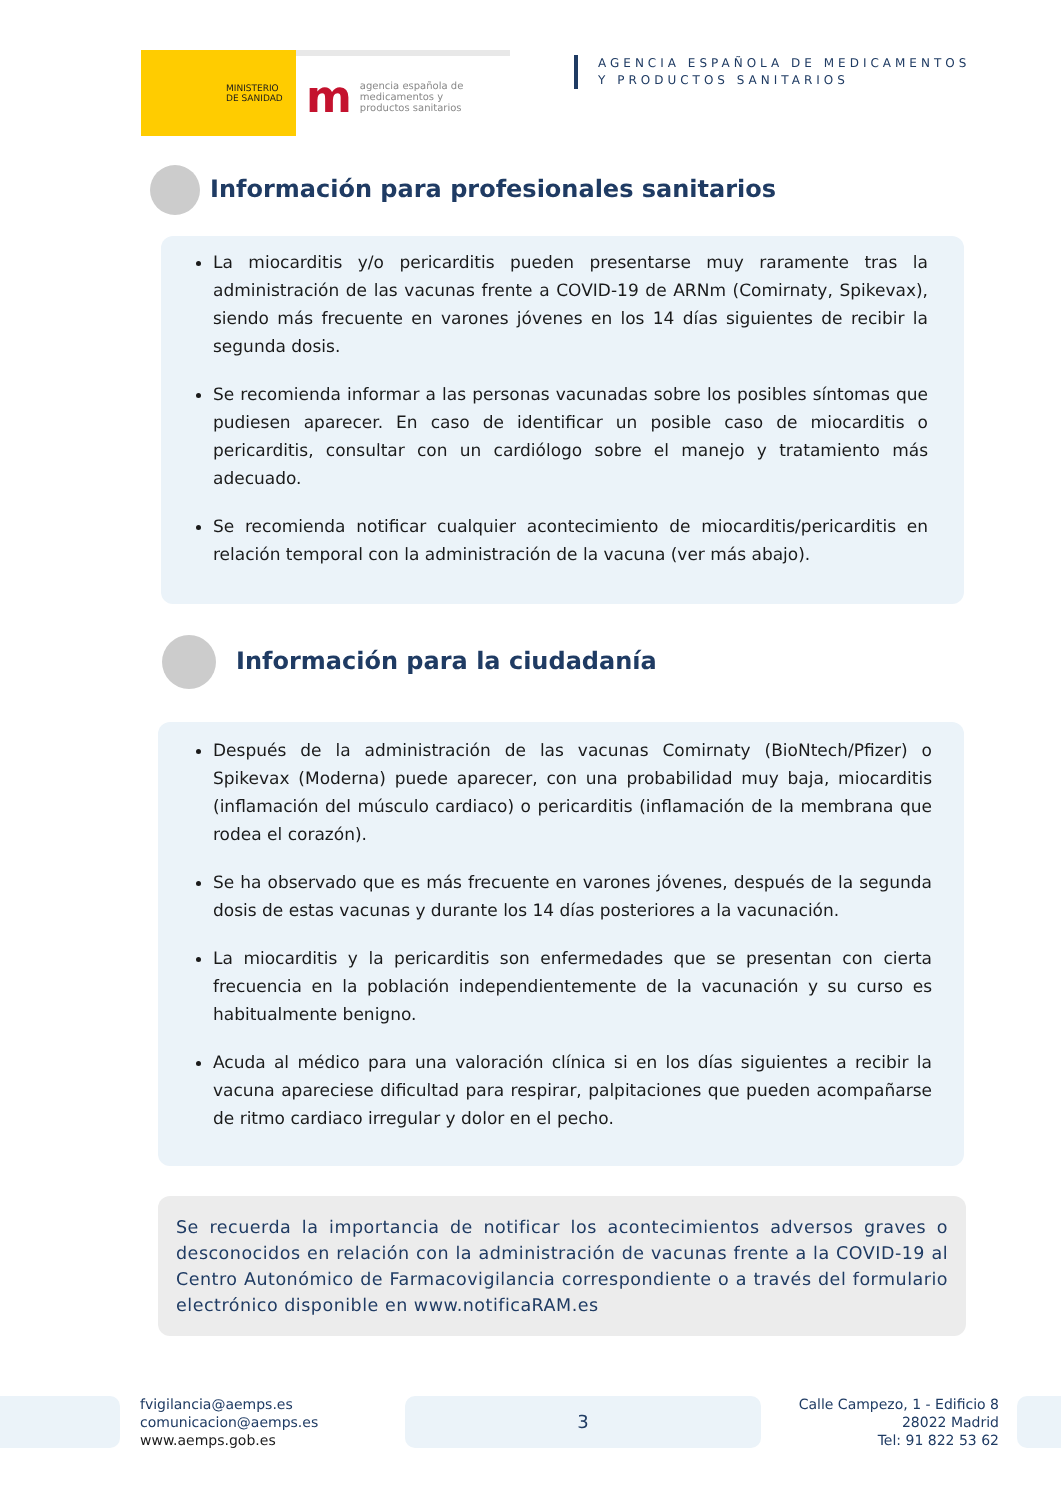MINISTERIO
DE SANIDAD
magencia española de
medicamentos y
productos sanitarios
AGENCIA ESPAÑOLA DE MEDICAMENTOS
Y PRODUCTOS SANITARIOS
Información para profesionales sanitarios
La miocarditis y/o pericarditis pueden presentarse muy raramente tras la administración de las vacunas frente a COVID-19 de ARNm (Comirnaty, Spikevax), siendo más frecuente en varones jóvenes en los 14 días siguientes de recibir la segunda dosis.
Se recomienda informar a las personas vacunadas sobre los posibles síntomas que pudiesen aparecer. En caso de identificar un posible caso de miocarditis o pericarditis, consultar con un cardiólogo sobre el manejo y tratamiento más adecuado.
Se recomienda notificar cualquier acontecimiento de miocarditis/pericarditis en relación temporal con la administración de la vacuna (ver más abajo).
Información para la ciudadanía
Después de la administración de las vacunas Comirnaty (BioNtech/Pfizer) o Spikevax (Moderna) puede aparecer, con una probabilidad muy baja, miocarditis (inflamación del músculo cardiaco) o pericarditis (inflamación de la membrana que rodea el corazón).
Se ha observado que es más frecuente en varones jóvenes, después de la segunda dosis de estas vacunas y durante los 14 días posteriores a la vacunación.
La miocarditis y la pericarditis son enfermedades que se presentan con cierta frecuencia en la población independientemente de la vacunación y su curso es habitualmente benigno.
Acuda al médico para una valoración clínica si en los días siguientes a recibir la vacuna apareciese dificultad para respirar, palpitaciones que pueden acompañarse de ritmo cardiaco irregular y dolor en el pecho.
Se recuerda la importancia de notificar los acontecimientos adversos graves o desconocidos en relación con la administración de vacunas frente a la COVID-19 al Centro Autonómico de Farmacovigilancia correspondiente o a través del formulario electrónico disponible en www.notificaRAM.es
fvigilancia@aemps.es
comunicacion@aemps.es
www.aemps.gob.es
3
Calle Campezo, 1 - Edificio 8
28022 Madrid
Tel: 91 822 53 62